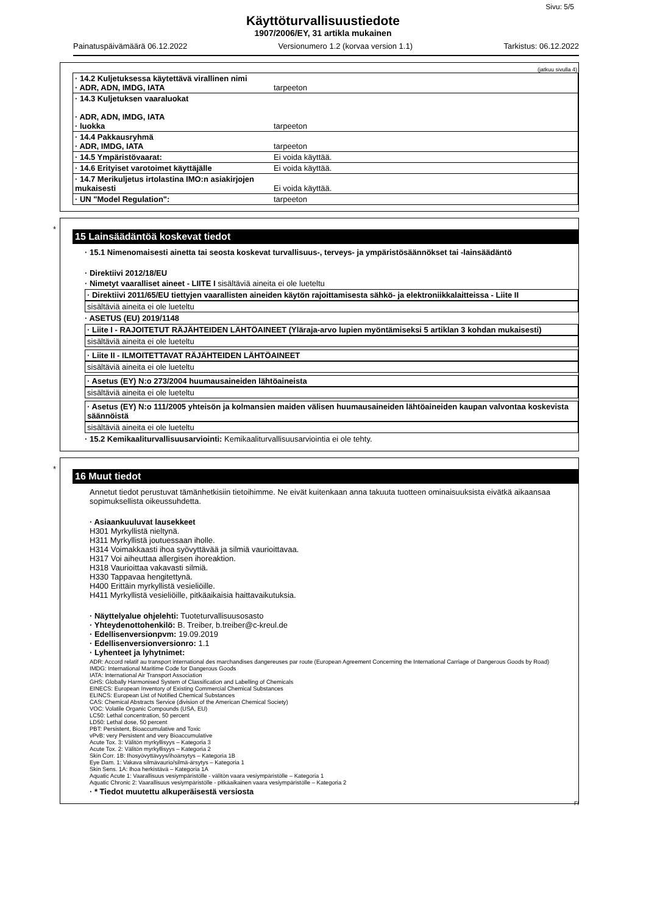Sivu: 5/5
Käyttöturvallisuustiedote
1907/2006/EY, 31 artikla mukainen
Painatuspäivämäärä 06.12.2022 Versionumero 1.2 (korvaa version 1.1) Tarkistus: 06.12.2022
(jatkuu sivulla 4)
| · 14.2 Kuljetuksessa käytettävä virallinen nimi · ADR, ADN, IMDG, IATA | tarpeeton |
| · 14.3 Kuljetuksen vaaraluokat · ADR, ADN, IMDG, IATA · luokka | tarpeeton |
| · 14.4 Pakkausryhmä · ADR, IMDG, IATA | tarpeeton |
| · 14.5 Ympäristövaarat: | Ei voida käyttää. |
| · 14.6 Erityiset varotoimet käyttäjälle | Ei voida käyttää. |
| · 14.7 Merikuljetus irtolastina IMO:n asiakirjojen mukaisesti | Ei voida käyttää. |
| · UN "Model Regulation": | tarpeeton |
*
15 Lainsäädäntöä koskevat tiedot
· 15.1 Nimenomaisesti ainetta tai seosta koskevat turvallisuus-, terveys- ja ympäristösäännökset tai -lainsäädäntö
· Direktiivi 2012/18/EU
· Nimetyt vaaralliset aineet - LIITE I sisältäviä aineita ei ole lueteltu
· Direktiivi 2011/65/EU tiettyjen vaarallisten aineiden käytön rajoittamisesta sähkö- ja elektroniikkalaitteissa - Liite II
sisältäviä aineita ei ole lueteltu
· ASETUS (EU) 2019/1148
· Liite I - RAJOITETUT RÄJÄHTEIDEN LÄHTÖAINEET (Yläraja-arvo lupien myöntämiseksi 5 artiklan 3 kohdan mukaisesti)
sisältäviä aineita ei ole lueteltu
· Liite II - ILMOITETTAVAT RÄJÄHTEIDEN LÄHTÖAINEET
sisältäviä aineita ei ole lueteltu
· Asetus (EY) N:o 273/2004 huumausaineiden lähtöaineista
sisältäviä aineita ei ole lueteltu
· Asetus (EY) N:o 111/2005 yhteisön ja kolmansien maiden välisen huumausaineiden lähtöaineiden kaupan valvontaa koskevista säännöistä
sisältäviä aineita ei ole lueteltu
· 15.2 Kemikaaliturvallisuusarviointi: Kemikaaliturvallisuusarviointia ei ole tehty.
*
16 Muut tiedot
Annetut tiedot perustuvat tämänhetkisiin tietoihimme. Ne eivät kuitenkaan anna takuuta tuotteen ominaisuuksista eivätkä aikaansaa sopimuksellista oikeussuhdetta.
· Asiaankuuluvat lausekkeet
H301 Myrkyllistä nieltynä.
H311 Myrkyllistä joutuessaan iholle.
H314 Voimakkaasti ihoa syövyttävää ja silmiä vaurioittavaa.
H317 Voi aiheuttaa allergisen ihoreaktion.
H318 Vaurioittaa vakavasti silmiä.
H330 Tappavaa hengitettynä.
H400 Erittäin myrkyllistä vesieliöille.
H411 Myrkyllistä vesieliöille, pitkäaikaisia haittavaikutuksia.
· Näyttelyalue ohjelehti: Tuoteturvallisuusosasto
· Yhteydenottohenkilö: B. Treiber, b.treiber@c-kreul.de
· Edellisenversionpvm: 19.09.2019
· Edellisenversionversionro: 1.1
· Lyhenteet ja lyhytnimet:
ADR: Accord relatif au transport international des marchandises dangereuses par route (European Agreement Concerning the International Carriage of Dangerous Goods by Road)
IMDG: International Maritime Code for Dangerous Goods
IATA: International Air Transport Association
GHS: Globally Harmonised System of Classification and Labelling of Chemicals
EINECS: European Inventory of Existing Commercial Chemical Substances
ELINCS: European List of Notified Chemical Substances
CAS: Chemical Abstracts Service (division of the American Chemical Society)
VOC: Volatile Organic Compounds (USA, EU)
LC50: Lethal concentration, 50 percent
LD50: Lethal dose, 50 percent
PBT: Persistent, Bioaccumulative and Toxic
vPvB: very Persistent and very Bioaccumulative
Acute Tox. 3: Välitön myrkyllisyys – Kategoria 3
Acute Tox. 2: Välitön myrkyllisyys – Kategoria 2
Skin Corr. 1B: Ihosyövyttävyys/ihoärsytys – Kategoria 1B
Eye Dam. 1: Vakava silmävaurio/silmä-ärsytys – Kategoria 1
Skin Sens. 1A: Ihoa herkistävä – Kategoria 1A
Aquatic Acute 1: Vaarallisuus vesiympäristölle - välitön vaara vesiympäristölle – Kategoria 1
Aquatic Chronic 2: Vaarallisuus vesiympäristölle - pitkäaikainen vaara vesiympäristölle – Kategoria 2
· * Tiedot muutettu alkuperäisestä versiosta
FI